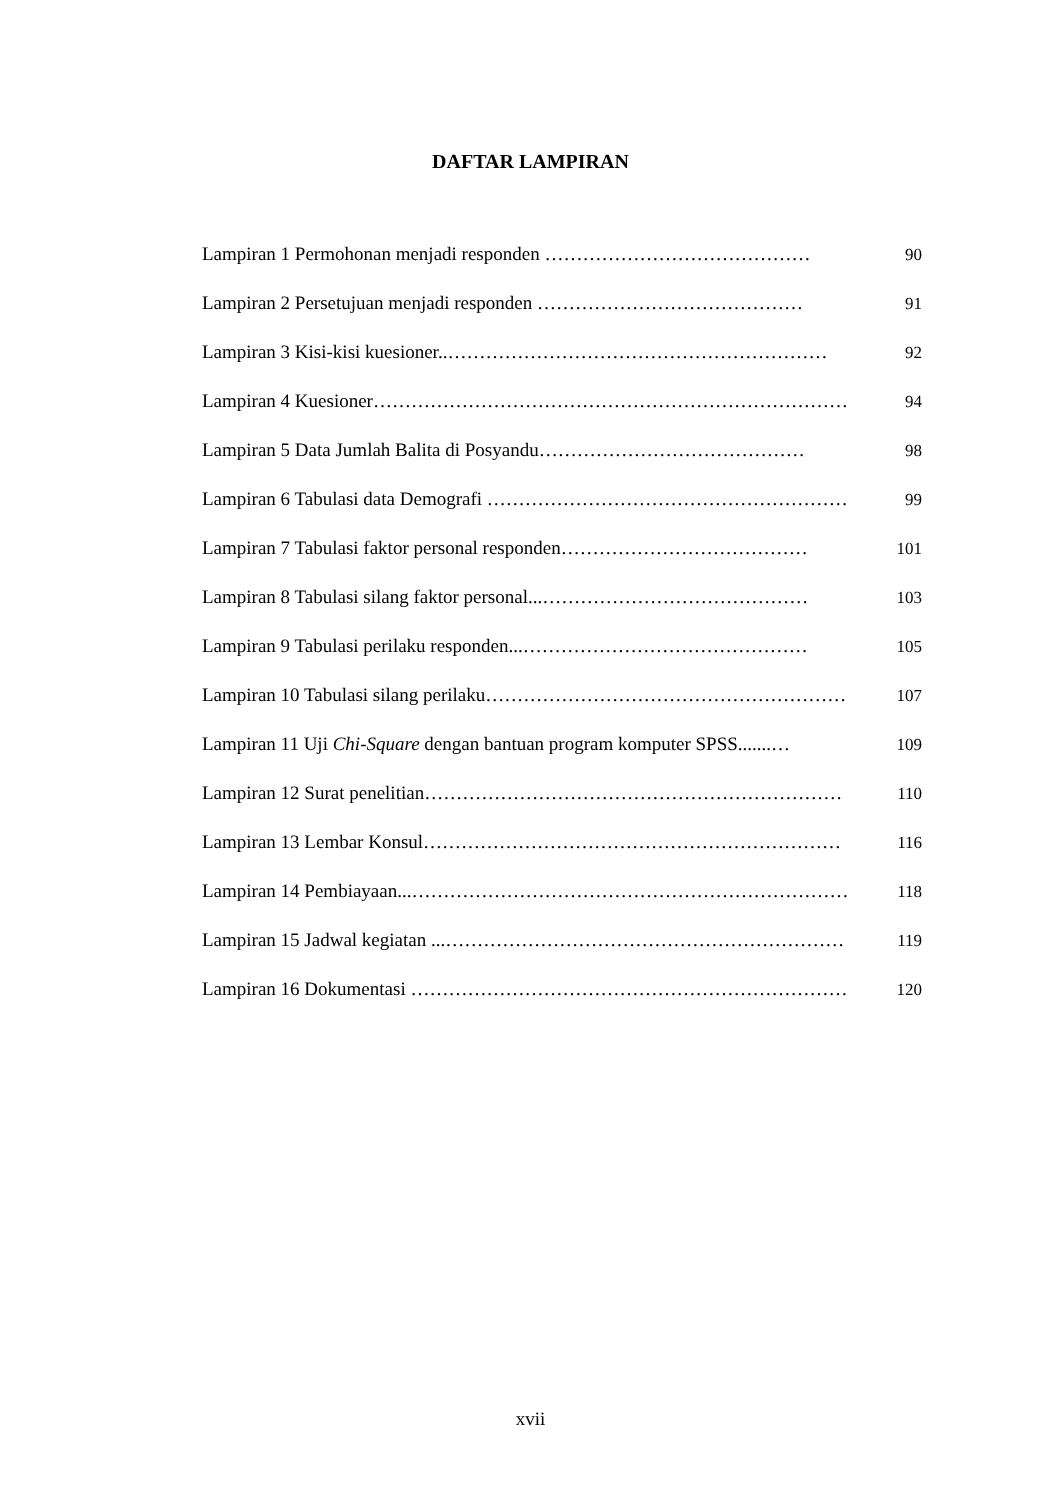DAFTAR LAMPIRAN
Lampiran 1 Permohonan menjadi responden …………………………………… 90
Lampiran 2 Persetujuan menjadi responden …………………………………… 91
Lampiran 3 Kisi-kisi kuesioner..…………………………………………………… 92
Lampiran 4 Kuesioner………………………………………………………………… 94
Lampiran 5 Data Jumlah Balita di Posyandu…………………………………… 98
Lampiran 6 Tabulasi data Demografi ………………………………………………… 99
Lampiran 7 Tabulasi faktor personal responden………………………………… 101
Lampiran 8 Tabulasi silang faktor personal...…………………………………… 103
Lampiran 9 Tabulasi perilaku responden...……………………………………… 105
Lampiran 10 Tabulasi silang perilaku………………………………………………… 107
Lampiran 11 Uji Chi-Square dengan bantuan program komputer SPSS.......… 109
Lampiran 12 Surat penelitian………………………………………………………… 110
Lampiran 13 Lembar Konsul………………………………………………………… 116
Lampiran 14 Pembiayaan...…………………………………………………………… 118
Lampiran 15 Jadwal kegiatan ...……………………………………………………… 119
Lampiran 16 Dokumentasi …………………………………………………………… 120
xvii